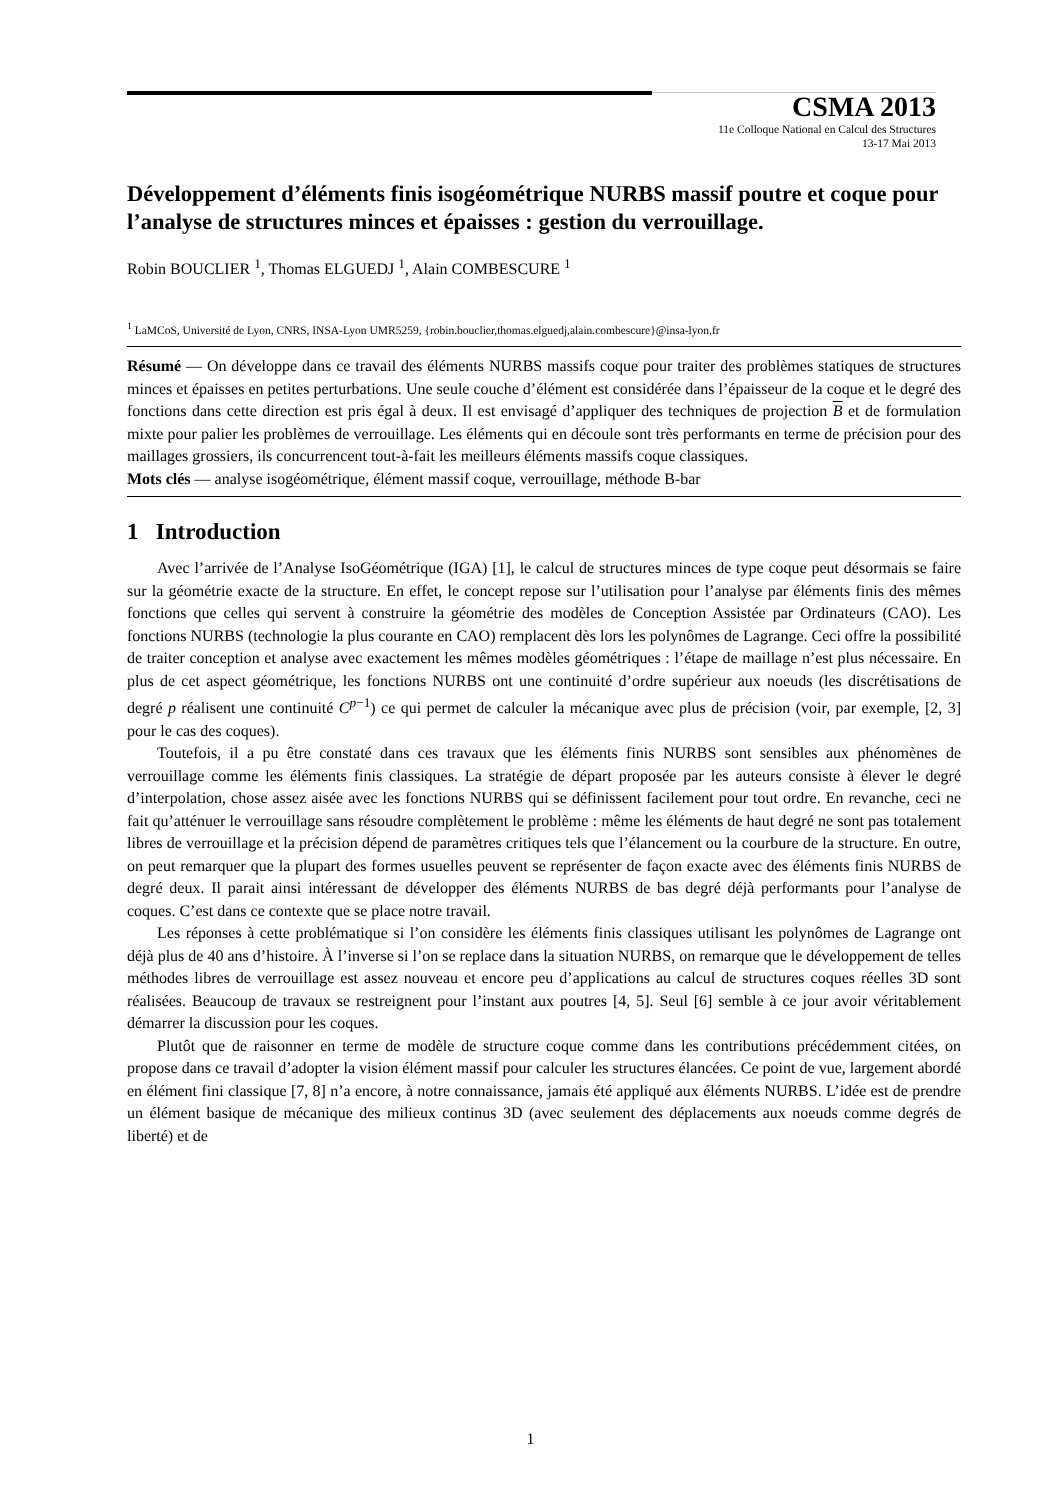CSMA 2013
11e Colloque National en Calcul des Structures
13-17 Mai 2013
Développement d’éléments finis isogéométrique NURBS massif poutre et coque pour l’analyse de structures minces et épaisses : gestion du verrouillage.
Robin BOUCLIER <sup>1</sup>, Thomas ELGUEDJ <sup>1</sup>, Alain COMBESCURE <sup>1</sup>
<sup>1</sup> LaMCoS, Université de Lyon, CNRS, INSA-Lyon UMR5259, {robin.bouclier,thomas.elguedj,alain.combescure}@insa-lyon.fr
Résumé — On développe dans ce travail des éléments NURBS massifs coque pour traiter des problèmes statiques de structures minces et épaisses en petites perturbations. Une seule couche d’élément est considérée dans l’épaisseur de la coque et le degré des fonctions dans cette direction est pris égal à deux. Il est envisagé d’appliquer des techniques de projection B et de formulation mixte pour palier les problèmes de verrouillage. Les éléments qui en découle sont très performants en terme de précision pour des maillages grossiers, ils concurrencent tout-à-fait les meilleurs éléments massifs coque classiques.
Mots clés — analyse isogéométrique, élément massif coque, verrouillage, méthode B-bar
1 Introduction
Avec l’arrivée de l’Analyse IsoGéométrique (IGA) [1], le calcul de structures minces de type coque peut désormais se faire sur la géométrie exacte de la structure. En effet, le concept repose sur l’utilisation pour l’analyse par éléments finis des mêmes fonctions que celles qui servent à construire la géométrie des modèles de Conception Assistée par Ordinateurs (CAO). Les fonctions NURBS (technologie la plus courante en CAO) remplacent dès lors les polynômes de Lagrange. Ceci offre la possibilité de traiter conception et analyse avec exactement les mêmes modèles géométriques : l’étape de maillage n’est plus nécessaire. En plus de cet aspect géométrique, les fonctions NURBS ont une continuité d’ordre supérieur aux noeuds (les discrétisations de degré p réalisent une continuité C<sup>p−1</sup>) ce qui permet de calculer la mécanique avec plus de précision (voir, par exemple, [2, 3] pour le cas des coques).
Toutefois, il a pu être constaté dans ces travaux que les éléments finis NURBS sont sensibles aux phénomènes de verrouillage comme les éléments finis classiques. La stratégie de départ proposée par les auteurs consiste à élever le degré d’interpolation, chose assez aisée avec les fonctions NURBS qui se définissent facilement pour tout ordre. En revanche, ceci ne fait qu’atténuer le verrouillage sans résoudre complètement le problème : même les éléments de haut degré ne sont pas totalement libres de verrouillage et la précision dépend de paramètres critiques tels que l’élancement ou la courbure de la structure. En outre, on peut remarquer que la plupart des formes usuelles peuvent se représenter de façon exacte avec des éléments finis NURBS de degré deux. Il parait ainsi intéressant de développer des éléments NURBS de bas degré déjà performants pour l’analyse de coques. C’est dans ce contexte que se place notre travail.
Les réponses à cette problématique si l’on considère les éléments finis classiques utilisant les polynômes de Lagrange ont déjà plus de 40 ans d’histoire. À l’inverse si l’on se replace dans la situation NURBS, on remarque que le développement de telles méthodes libres de verrouillage est assez nouveau et encore peu d’applications au calcul de structures coques réelles 3D sont réalisées. Beaucoup de travaux se restreignent pour l’instant aux poutres [4, 5]. Seul [6] semble à ce jour avoir véritablement démarrer la discussion pour les coques.
Plutôt que de raisonner en terme de modèle de structure coque comme dans les contributions précédemment citées, on propose dans ce travail d’adopter la vision élément massif pour calculer les structures élancées. Ce point de vue, largement abordé en élément fini classique [7, 8] n’a encore, à notre connaissance, jamais été appliqué aux éléments NURBS. L’idée est de prendre un élément basique de mécanique des milieux continus 3D (avec seulement des déplacements aux noeuds comme degrés de liberté) et de
1